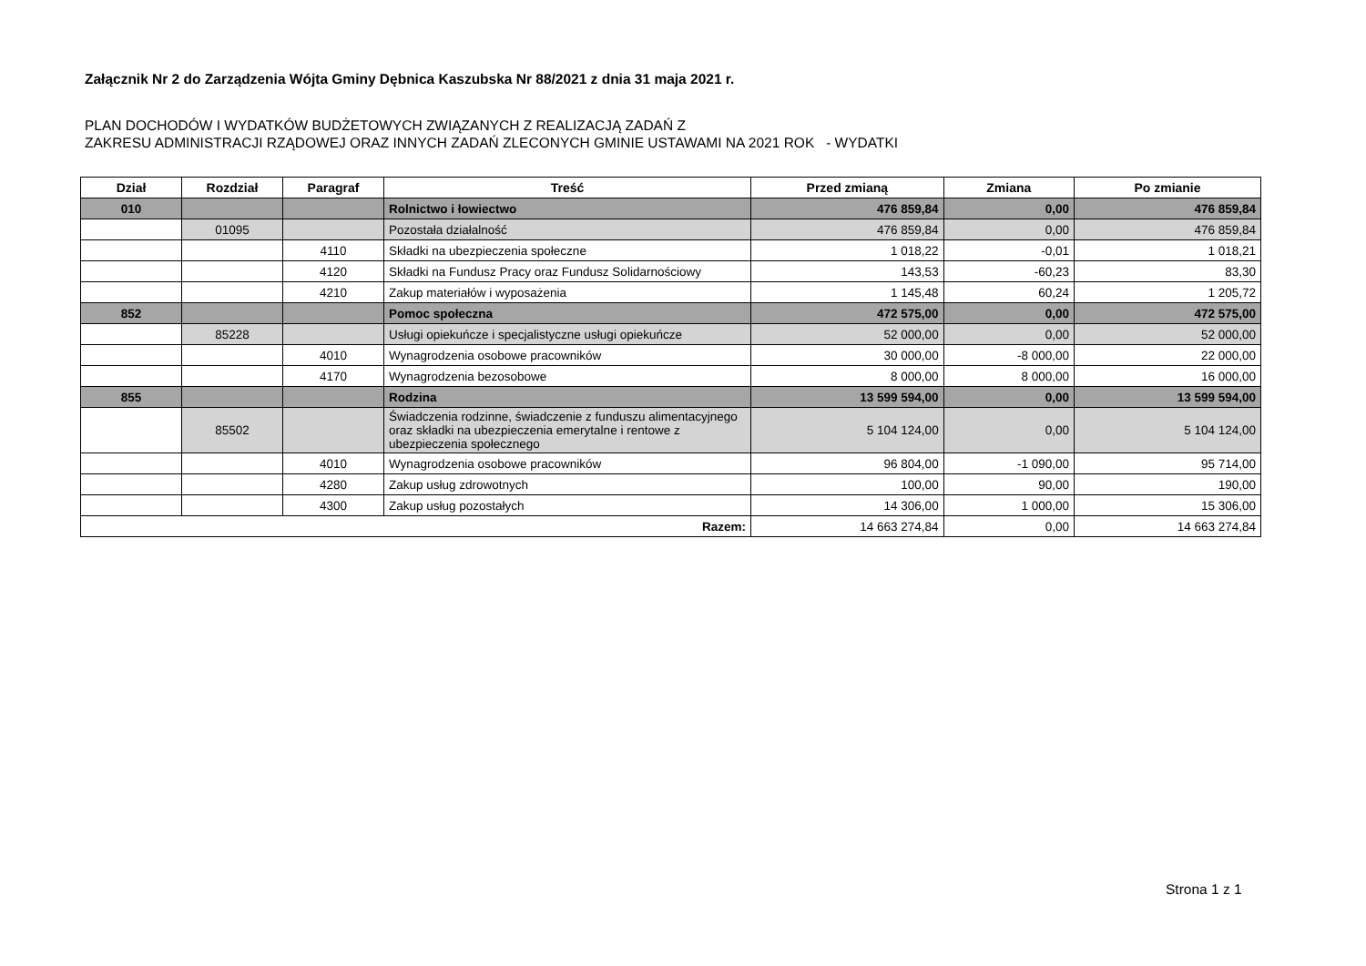Załącznik Nr 2 do Zarządzenia Wójta Gminy Dębnica Kaszubska Nr 88/2021 z dnia 31 maja 2021 r.
PLAN DOCHODÓW I WYDATKÓW BUDŻETOWYCH ZWIĄZANYCH Z REALIZACJĄ ZADAŃ Z
ZAKRESU ADMINISTRACJI RZĄDOWEJ ORAZ INNYCH ZADAŃ ZLECONYCH GMINIE USTAWAMI NA 2021 ROK - WYDATKI
| Dział | Rozdział | Paragraf | Treść | Przed zmianą | Zmiana | Po zmianie |
| --- | --- | --- | --- | --- | --- | --- |
| 010 | | | Rolnictwo i łowiectwo | 476 859,84 | 0,00 | 476 859,84 |
| | 01095 | | Pozostała działalność | 476 859,84 | 0,00 | 476 859,84 |
| | | 4110 | Składki na ubezpieczenia społeczne | 1 018,22 | -0,01 | 1 018,21 |
| | | 4120 | Składki na Fundusz Pracy oraz Fundusz Solidarnościowy | 143,53 | -60,23 | 83,30 |
| | | 4210 | Zakup materiałów i wyposażenia | 1 145,48 | 60,24 | 1 205,72 |
| 852 | | | Pomoc społeczna | 472 575,00 | 0,00 | 472 575,00 |
| | 85228 | | Usługi opiekuńcze i specjalistyczne usługi opiekuńcze | 52 000,00 | 0,00 | 52 000,00 |
| | | 4010 | Wynagrodzenia osobowe pracowników | 30 000,00 | -8 000,00 | 22 000,00 |
| | | 4170 | Wynagrodzenia bezosobowe | 8 000,00 | 8 000,00 | 16 000,00 |
| 855 | | | Rodzina | 13 599 594,00 | 0,00 | 13 599 594,00 |
| | 85502 | | Świadczenia rodzinne, świadczenie z funduszu alimentacyjnego oraz składki na ubezpieczenia emerytalne i rentowe z ubezpieczenia społecznego | 5 104 124,00 | 0,00 | 5 104 124,00 |
| | | 4010 | Wynagrodzenia osobowe pracowników | 96 804,00 | -1 090,00 | 95 714,00 |
| | | 4280 | Zakup usług zdrowotnych | 100,00 | 90,00 | 190,00 |
| | | 4300 | Zakup usług pozostałych | 14 306,00 | 1 000,00 | 15 306,00 |
| Razem: | | | | 14 663 274,84 | 0,00 | 14 663 274,84 |
Strona 1 z 1